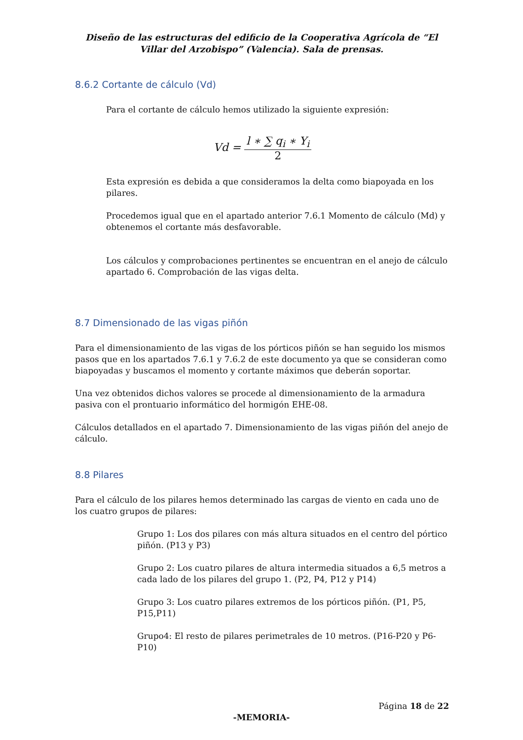Diseño de las estructuras del edificio de la Cooperativa Agrícola de “El Villar del Arzobispo” (Valencia). Sala de prensas.
8.6.2 Cortante de cálculo (Vd)
Para el cortante de cálculo hemos utilizado la siguiente expresión:
Vd = l ∗ ∑ q<sub>i</sub> ∗ Υ<sub>i</sub> 2
Esta expresión es debida a que consideramos la delta como biapoyada en los pilares.
Procedemos igual que en el apartado anterior 7.6.1 Momento de cálculo (Md) y obtenemos el cortante más desfavorable.
Los cálculos y comprobaciones pertinentes se encuentran en el anejo de cálculo apartado 6. Comprobación de las vigas delta.
8.7 Dimensionado de las vigas piñón
Para el dimensionamiento de las vigas de los pórticos piñón se han seguido los mismos pasos que en los apartados 7.6.1 y 7.6.2 de este documento ya que se consideran como biapoyadas y buscamos el momento y cortante máximos que deberán soportar.
Una vez obtenidos dichos valores se procede al dimensionamiento de la armadura pasiva con el prontuario informático del hormigón EHE-08.
Cálculos detallados en el apartado 7. Dimensionamiento de las vigas piñón del anejo de cálculo.
8.8 Pilares
Para el cálculo de los pilares hemos determinado las cargas de viento en cada uno de los cuatro grupos de pilares:
Grupo 1: Los dos pilares con más altura situados en el centro del pórtico piñón. (P13 y P3)
Grupo 2: Los cuatro pilares de altura intermedia situados a 6,5 metros a cada lado de los pilares del grupo 1. (P2, P4, P12 y P14)
Grupo 3: Los cuatro pilares extremos de los pórticos piñón. (P1, P5, P15,P11)
Grupo4: El resto de pilares perimetrales de 10 metros. (P16-P20 y P6-P10)
Página 18 de 22
-MEMORIA-